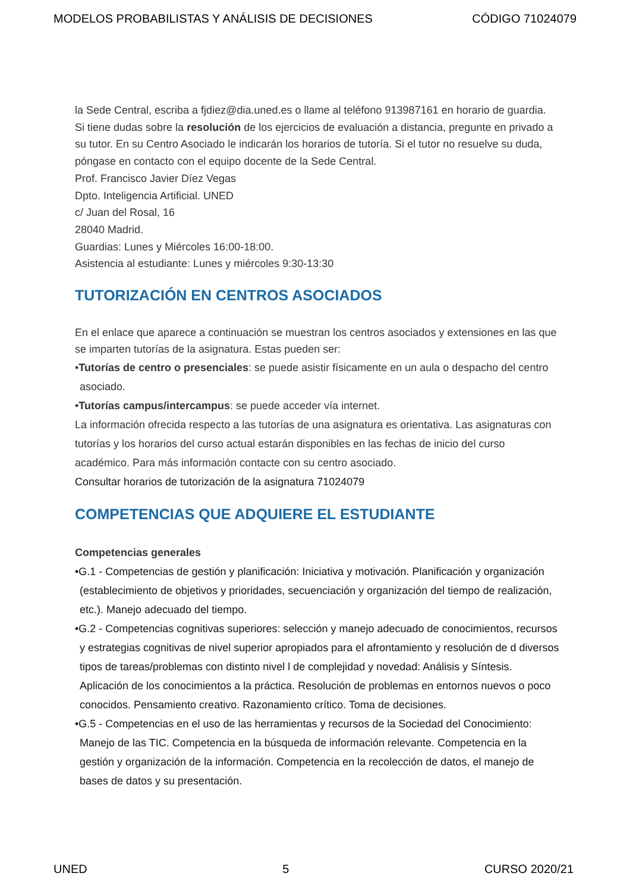MODELOS PROBABILISTAS Y ANÁLISIS DE DECISIONES CÓDIGO 71024079
la Sede Central, escriba a fjdiez@dia.uned.es o llame al teléfono 913987161 en horario de guardia.
Si tiene dudas sobre la resolución de los ejercicios de evaluación a distancia, pregunte en privado a su tutor. En su Centro Asociado le indicarán los horarios de tutoría. Si el tutor no resuelve su duda, póngase en contacto con el equipo docente de la Sede Central.
Prof. Francisco Javier Díez Vegas
Dpto. Inteligencia Artificial. UNED
c/ Juan del Rosal, 16
28040 Madrid.
Guardias: Lunes y Miércoles 16:00-18:00.
Asistencia al estudiante: Lunes y miércoles 9:30-13:30
TUTORIZACIÓN EN CENTROS ASOCIADOS
En el enlace que aparece a continuación se muestran los centros asociados y extensiones en las que se imparten tutorías de la asignatura. Estas pueden ser:
•Tutorías de centro o presenciales: se puede asistir físicamente en un aula o despacho del centro asociado.
•Tutorías campus/intercampus: se puede acceder vía internet.
La información ofrecida respecto a las tutorías de una asignatura es orientativa. Las asignaturas con tutorías y los horarios del curso actual estarán disponibles en las fechas de inicio del curso académico. Para más información contacte con su centro asociado.
Consultar horarios de tutorización de la asignatura 71024079
COMPETENCIAS QUE ADQUIERE EL ESTUDIANTE
Competencias generales
•G.1 - Competencias de gestión y planificación: Iniciativa y motivación. Planificación y organización (establecimiento de objetivos y prioridades, secuenciación y organización del tiempo de realización, etc.). Manejo adecuado del tiempo.
•G.2 - Competencias cognitivas superiores: selección y manejo adecuado de conocimientos, recursos y estrategias cognitivas de nivel superior apropiados para el afrontamiento y resolución de d diversos tipos de tareas/problemas con distinto nivel l de complejidad y novedad: Análisis y Síntesis. Aplicación de los conocimientos a la práctica. Resolución de problemas en entornos nuevos o poco conocidos. Pensamiento creativo. Razonamiento crítico. Toma de decisiones.
•G.5 - Competencias en el uso de las herramientas y recursos de la Sociedad del Conocimiento: Manejo de las TIC. Competencia en la búsqueda de información relevante. Competencia en la gestión y organización de la información. Competencia en la recolección de datos, el manejo de bases de datos y su presentación.
UNED 5 CURSO 2020/21